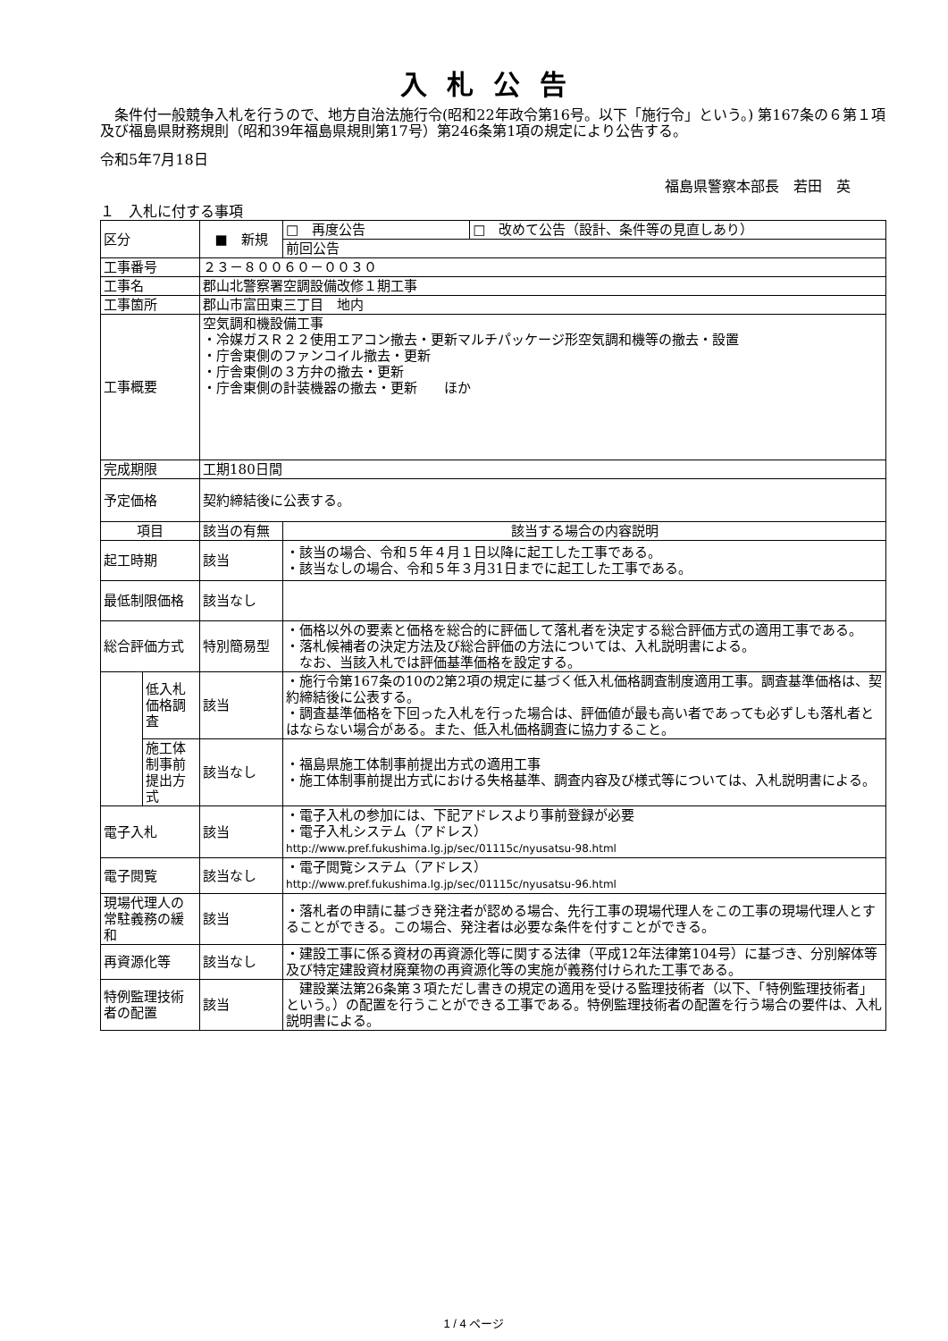入札公告
　条件付一般競争入札を行うので、地方自治法施行令(昭和22年政令第16号。以下「施行令」という。) 第167条の６第１項及び福島県財務規則（昭和39年福島県規則第17号）第246条第1項の規定により公告する。
令和5年7月18日
福島県警察本部長　若田　英
１　入札に付する事項
| 区分 | | ■ 新規 | □ 再度公告 | □ 改めて公告（設計、条件等の見直しあり） |
| | | | 前回公告 | |
| 工事番号 | | ２３－８００６０－００３０ | | |
| 工事名 | | 郡山北警察署空調設備改修１期工事 | | |
| 工事箇所 | | 郡山市富田東三丁目 地内 | | |
| 工事概要 | | 空気調和機設備工事 ・冷媒ガスＲ２２使用エアコン撤去・更新マルチパッケージ形空気調和機等の撤去・設置 ・庁舎東側のファンコイル撤去・更新 ・庁舎東側の３方弁の撤去・更新 ・庁舎東側の計装機器の撤去・更新 ほか | | |
| 完成期限 | | 工期180日間 | | |
| 予定価格 | | 契約締結後に公表する。 | | |
| 項目 | | 該当の有無 | 該当する場合の内容説明 | |
| 起工時期 | | 該当 | ・該当の場合、令和５年４月１日以降に起工した工事である。 ・該当なしの場合、令和５年３月31日までに起工した工事である。 | |
| 最低制限価格 | | 該当なし | | |
| 総合評価方式 | | 特別簡易型 | ・価格以外の要素と価格を総合的に評価して落札者を決定する総合評価方式の適用工事である。 ・落札候補者の決定方法及び総合評価の方法については、入札説明書による。 なお、当該入札では評価基準価格を設定する。 | |
| | 低入札価格調査 | 該当 | ・施行令第167条の10の2第2項の規定に基づく低入札価格調査制度適用工事。調査基準価格は、契約締結後に公表する。 ・調査基準価格を下回った入札を行った場合は、評価値が最も高い者であっても必ずしも落札者とはならない場合がある。また、低入札価格調査に協力すること。 | |
| | 施工体制事前提出方式 | 該当なし | ・福島県施工体制事前提出方式の適用工事 ・施工体制事前提出方式における失格基準、調査内容及び様式等については、入札説明書による。 | |
| 電子入札 | | 該当 | ・電子入札の参加には、下記アドレスより事前登録が必要 ・電子入札システム（アドレス） http://www.pref.fukushima.lg.jp/sec/01115c/nyusatsu-98.html | |
| 電子閲覧 | | 該当なし | ・電子閲覧システム（アドレス） http://www.pref.fukushima.lg.jp/sec/01115c/nyusatsu-96.html | |
| 現場代理人の常駐義務の緩和 | | 該当 | ・落札者の申請に基づき発注者が認める場合、先行工事の現場代理人をこの工事の現場代理人とすることができる。この場合、発注者は必要な条件を付すことができる。 | |
| 再資源化等 | | 該当なし | ・建設工事に係る資材の再資源化等に関する法律（平成12年法律第104号）に基づき、分別解体等及び特定建設資材廃棄物の再資源化等の実施が義務付けられた工事である。 | |
| 特例監理技術者の配置 | | 該当 | 建設業法第26条第３項ただし書きの規定の適用を受ける監理技術者（以下、「特例監理技術者」という。）の配置を行うことができる工事である。特例監理技術者の配置を行う場合の要件は、入札説明書による。 | |
1 / 4 ページ